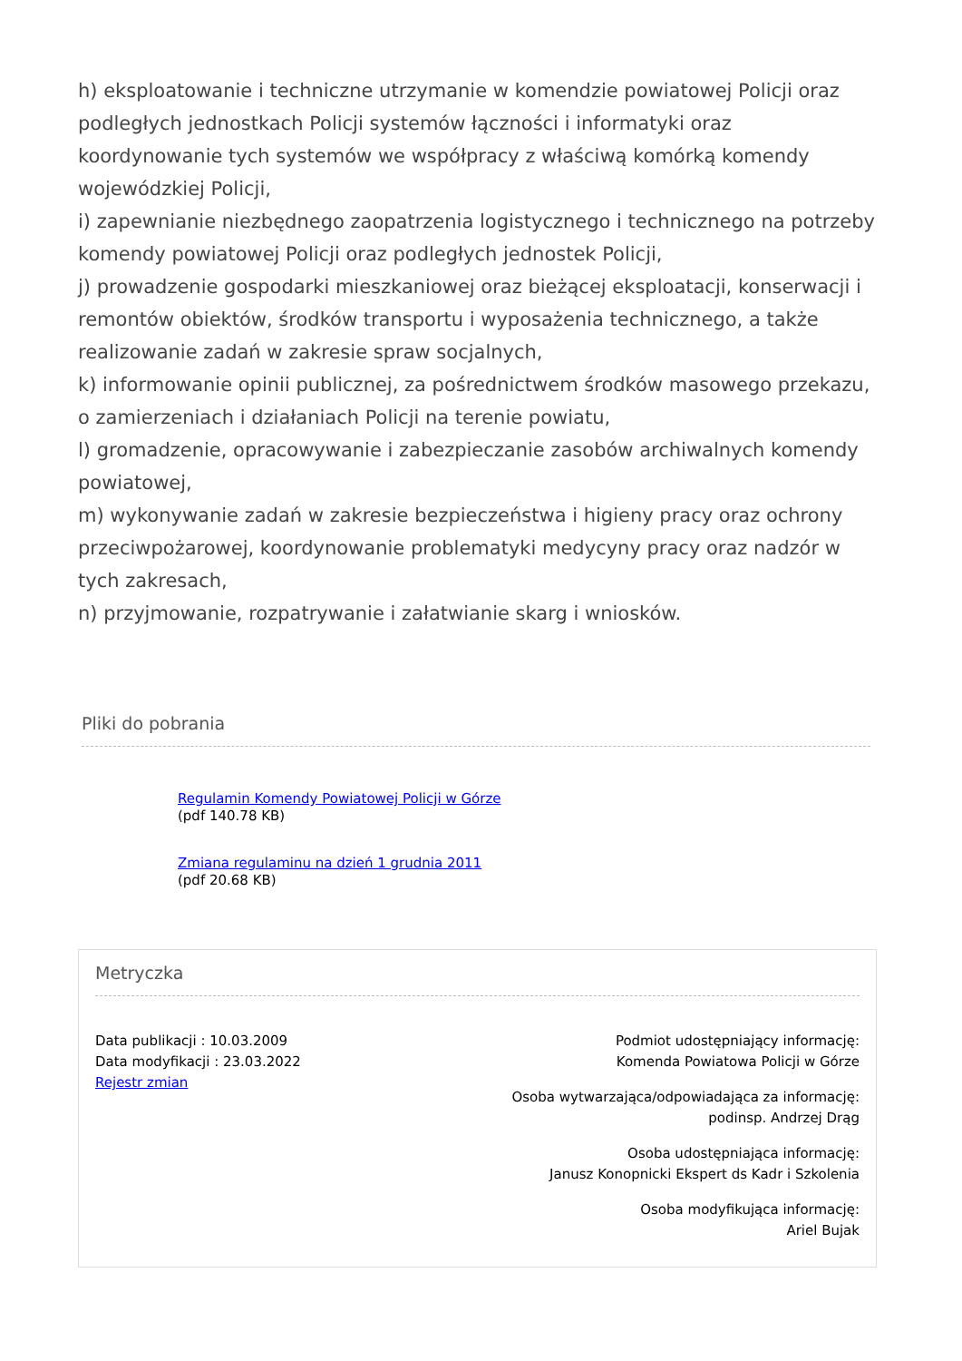h) eksploatowanie i techniczne utrzymanie w komendzie powiatowej Policji oraz podległych jednostkach Policji systemów łączności i informatyki oraz koordynowanie tych systemów we współpracy z właściwą komórką komendy wojewódzkiej Policji,
i) zapewnianie niezbędnego zaopatrzenia logistycznego i technicznego na potrzeby komendy powiatowej Policji oraz podległych jednostek Policji,
j) prowadzenie gospodarki mieszkaniowej oraz bieżącej eksploatacji, konserwacji i remontów obiektów, środków transportu i wyposażenia technicznego, a także realizowanie zadań w zakresie spraw socjalnych,
k) informowanie opinii publicznej, za pośrednictwem środków masowego przekazu, o zamierzeniach i działaniach Policji na terenie powiatu,
l) gromadzenie, opracowywanie i zabezpieczanie zasobów archiwalnych komendy powiatowej,
m) wykonywanie zadań w zakresie bezpieczeństwa i higieny pracy oraz ochrony przeciwpożarowej, koordynowanie problematyki medycyny pracy oraz nadzór w tych zakresach,
n) przyjmowanie, rozpatrywanie i załatwianie skarg i wniosków.
Pliki do pobrania
Regulamin Komendy Powiatowej Policji w Górze
(pdf 140.78 KB)
Zmiana regulaminu na dzień 1 grudnia 2011
(pdf 20.68 KB)
Metryczka
Data publikacji : 10.03.2009
Data modyfikacji : 23.03.2022
Rejestr zmian
Podmiot udostępniający informację:
Komenda Powiatowa Policji w Górze
Osoba wytwarzająca/odpowiadająca za informację:
podinsp. Andrzej Drąg
Osoba udostępniająca informację:
Janusz Konopnicki Ekspert ds Kadr i Szkolenia
Osoba modyfikująca informację:
Ariel Bujak